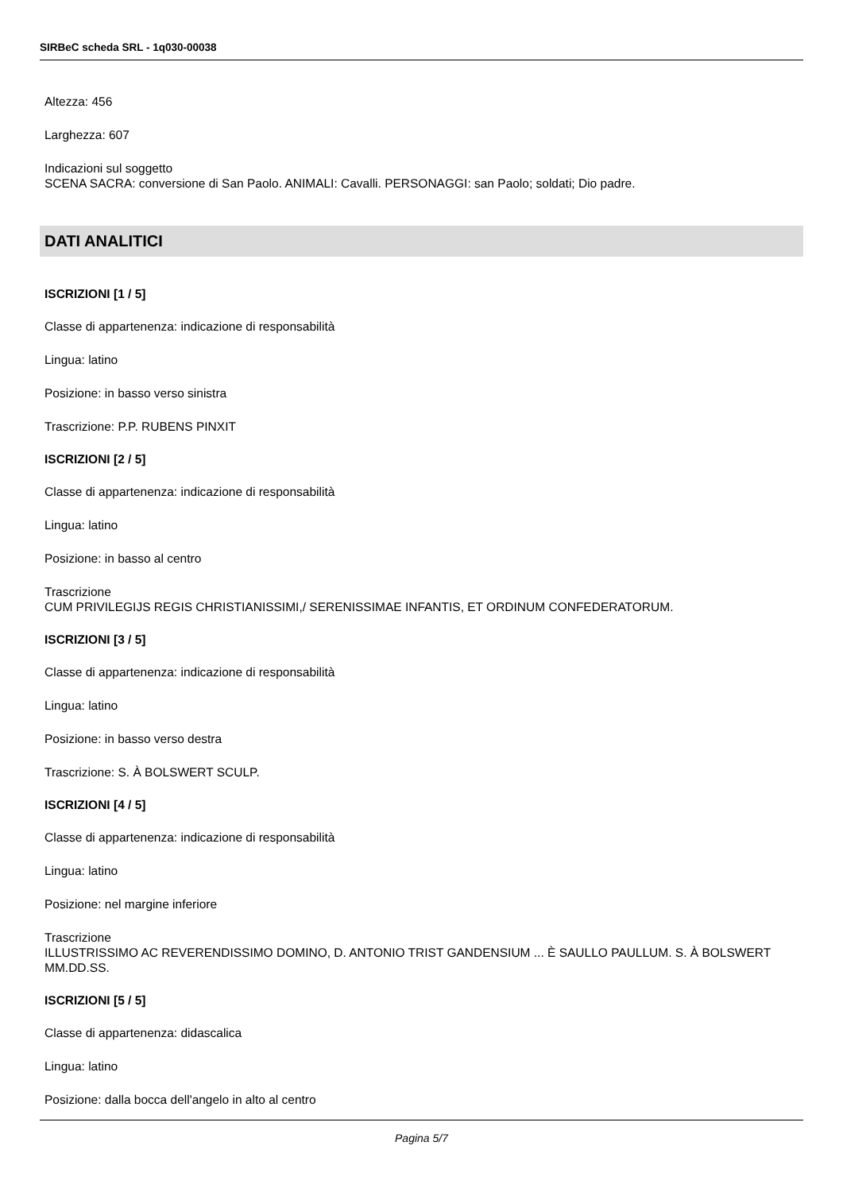SIRBeC scheda SRL - 1q030-00038
Altezza: 456
Larghezza: 607
Indicazioni sul soggetto
SCENA SACRA: conversione di San Paolo. ANIMALI: Cavalli. PERSONAGGI: san Paolo; soldati; Dio padre.
DATI ANALITICI
ISCRIZIONI [1 / 5]
Classe di appartenenza: indicazione di responsabilità
Lingua: latino
Posizione: in basso verso sinistra
Trascrizione: P.P. RUBENS PINXIT
ISCRIZIONI [2 / 5]
Classe di appartenenza: indicazione di responsabilità
Lingua: latino
Posizione: in basso al centro
Trascrizione
CUM PRIVILEGIJS REGIS CHRISTIANISSIMI,/ SERENISSIMAE INFANTIS, ET ORDINUM CONFEDERATORUM.
ISCRIZIONI [3 / 5]
Classe di appartenenza: indicazione di responsabilità
Lingua: latino
Posizione: in basso verso destra
Trascrizione: S. À BOLSWERT SCULP.
ISCRIZIONI [4 / 5]
Classe di appartenenza: indicazione di responsabilità
Lingua: latino
Posizione: nel margine inferiore
Trascrizione
ILLUSTRISSIMO AC REVERENDISSIMO DOMINO, D. ANTONIO TRIST GANDENSIUM ... È SAULLO PAULLUM. S. À BOLSWERT MM.DD.SS.
ISCRIZIONI [5 / 5]
Classe di appartenenza: didascalica
Lingua: latino
Posizione: dalla bocca dell'angelo in alto al centro
Pagina 5/7